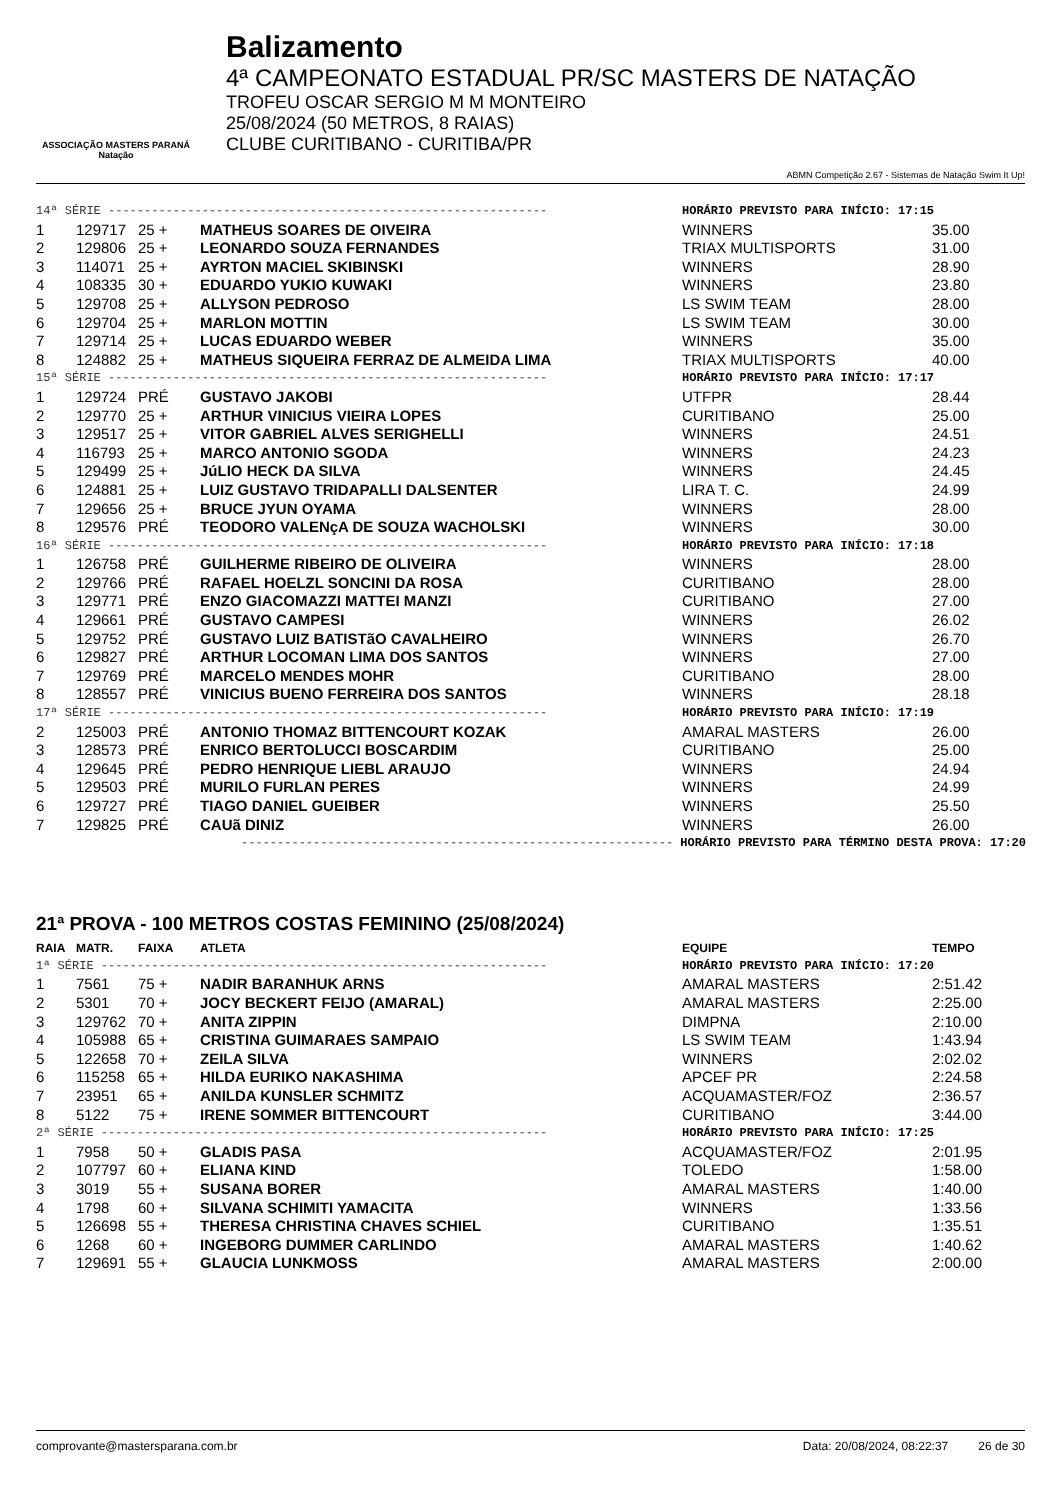ASSOCIAÇÃO MASTERS PARANÁ Natação
Balizamento
4ª CAMPEONATO ESTADUAL PR/SC MASTERS DE NATAÇÃO
TROFEU OSCAR SERGIO M M MONTEIRO
25/08/2024 (50 METROS, 8 RAIAS)
CLUBE CURITIBANO - CURITIBA/PR
ABMN Competição 2.67 - Sistemas de Natação Swim It Up!
| 14ª SÉRIE ------------------------------------------------------------- | | | | HORÁRIO PREVISTO PARA INÍCIO: 17:15 | |
| 1 | 129717 | 25 + | MATHEUS SOARES DE OIVEIRA | WINNERS | 35.00 |
| 2 | 129806 | 25 + | LEONARDO SOUZA FERNANDES | TRIAX MULTISPORTS | 31.00 |
| 3 | 114071 | 25 + | AYRTON MACIEL SKIBINSKI | WINNERS | 28.90 |
| 4 | 108335 | 30 + | EDUARDO YUKIO KUWAKI | WINNERS | 23.80 |
| 5 | 129708 | 25 + | ALLYSON PEDROSO | LS SWIM TEAM | 28.00 |
| 6 | 129704 | 25 + | MARLON MOTTIN | LS SWIM TEAM | 30.00 |
| 7 | 129714 | 25 + | LUCAS EDUARDO WEBER | WINNERS | 35.00 |
| 8 | 124882 | 25 + | MATHEUS SIQUEIRA FERRAZ DE ALMEIDA LIMA | TRIAX MULTISPORTS | 40.00 |
| 15ª SÉRIE ------------------------------------------------------------- | | | | HORÁRIO PREVISTO PARA INÍCIO: 17:17 | |
| 1 | 129724 | PRÉ | GUSTAVO JAKOBI | UTFPR | 28.44 |
| 2 | 129770 | 25 + | ARTHUR VINICIUS VIEIRA LOPES | CURITIBANO | 25.00 |
| 3 | 129517 | 25 + | VITOR GABRIEL ALVES SERIGHELLI | WINNERS | 24.51 |
| 4 | 116793 | 25 + | MARCO ANTONIO SGODA | WINNERS | 24.23 |
| 5 | 129499 | 25 + | JúLIO HECK DA SILVA | WINNERS | 24.45 |
| 6 | 124881 | 25 + | LUIZ GUSTAVO TRIDAPALLI DALSENTER | LIRA T. C. | 24.99 |
| 7 | 129656 | 25 + | BRUCE JYUN OYAMA | WINNERS | 28.00 |
| 8 | 129576 | PRÉ | TEODORO VALENçA DE SOUZA WACHOLSKI | WINNERS | 30.00 |
| 16ª SÉRIE ------------------------------------------------------------- | | | | HORÁRIO PREVISTO PARA INÍCIO: 17:18 | |
| 1 | 126758 | PRÉ | GUILHERME RIBEIRO DE OLIVEIRA | WINNERS | 28.00 |
| 2 | 129766 | PRÉ | RAFAEL HOELZL SONCINI DA ROSA | CURITIBANO | 28.00 |
| 3 | 129771 | PRÉ | ENZO GIACOMAZZI MATTEI MANZI | CURITIBANO | 27.00 |
| 4 | 129661 | PRÉ | GUSTAVO CAMPESI | WINNERS | 26.02 |
| 5 | 129752 | PRÉ | GUSTAVO LUIZ BATISTãO CAVALHEIRO | WINNERS | 26.70 |
| 6 | 129827 | PRÉ | ARTHUR LOCOMAN LIMA DOS SANTOS | WINNERS | 27.00 |
| 7 | 129769 | PRÉ | MARCELO MENDES MOHR | CURITIBANO | 28.00 |
| 8 | 128557 | PRÉ | VINICIUS BUENO FERREIRA DOS SANTOS | WINNERS | 28.18 |
| 17ª SÉRIE ------------------------------------------------------------- | | | | HORÁRIO PREVISTO PARA INÍCIO: 17:19 | |
| 2 | 125003 | PRÉ | ANTONIO THOMAZ BITTENCOURT KOZAK | AMARAL MASTERS | 26.00 |
| 3 | 128573 | PRÉ | ENRICO BERTOLUCCI BOSCARDIM | CURITIBANO | 25.00 |
| 4 | 129645 | PRÉ | PEDRO HENRIQUE LIEBL ARAUJO | WINNERS | 24.94 |
| 5 | 129503 | PRÉ | MURILO FURLAN PERES | WINNERS | 24.99 |
| 6 | 129727 | PRÉ | TIAGO DANIEL GUEIBER | WINNERS | 25.50 |
| 7 | 129825 | PRÉ | CAUã DINIZ | WINNERS | 26.00 |
| ------------------------------------------------------------ HORÁRIO PREVISTO PARA TÉRMINO DESTA PROVA: 17:20 | | | | | |
21ª PROVA - 100 METROS COSTAS FEMININO (25/08/2024)
| RAIA | MATR. | FAIXA | ATLETA | EQUIPE | TEMPO |
| --- | --- | --- | --- | --- | --- |
| 1ª SÉRIE -------------------------------------------------------------- | | | | HORÁRIO PREVISTO PARA INÍCIO: 17:20 | |
| 1 | 7561 | 75 + | NADIR BARANHUK ARNS | AMARAL MASTERS | 2:51.42 |
| 2 | 5301 | 70 + | JOCY BECKERT FEIJO (AMARAL) | AMARAL MASTERS | 2:25.00 |
| 3 | 129762 | 70 + | ANITA ZIPPIN | DIMPNA | 2:10.00 |
| 4 | 105988 | 65 + | CRISTINA GUIMARAES SAMPAIO | LS SWIM TEAM | 1:43.94 |
| 5 | 122658 | 70 + | ZEILA SILVA | WINNERS | 2:02.02 |
| 6 | 115258 | 65 + | HILDA EURIKO NAKASHIMA | APCEF PR | 2:24.58 |
| 7 | 23951 | 65 + | ANILDA KUNSLER SCHMITZ | ACQUAMASTER/FOZ | 2:36.57 |
| 8 | 5122 | 75 + | IRENE SOMMER BITTENCOURT | CURITIBANO | 3:44.00 |
| 2ª SÉRIE -------------------------------------------------------------- | | | | HORÁRIO PREVISTO PARA INÍCIO: 17:25 | |
| 1 | 7958 | 50 + | GLADIS PASA | ACQUAMASTER/FOZ | 2:01.95 |
| 2 | 107797 | 60 + | ELIANA KIND | TOLEDO | 1:58.00 |
| 3 | 3019 | 55 + | SUSANA BORER | AMARAL MASTERS | 1:40.00 |
| 4 | 1798 | 60 + | SILVANA SCHIMITI YAMACITA | WINNERS | 1:33.56 |
| 5 | 126698 | 55 + | THERESA CHRISTINA CHAVES SCHIEL | CURITIBANO | 1:35.51 |
| 6 | 1268 | 60 + | INGEBORG DUMMER CARLINDO | AMARAL MASTERS | 1:40.62 |
| 7 | 129691 | 55 + | GLAUCIA LUNKMOSS | AMARAL MASTERS | 2:00.00 |
comprovante@mastersparana.com.br Data: 20/08/2024, 08:22:37 26 de 30